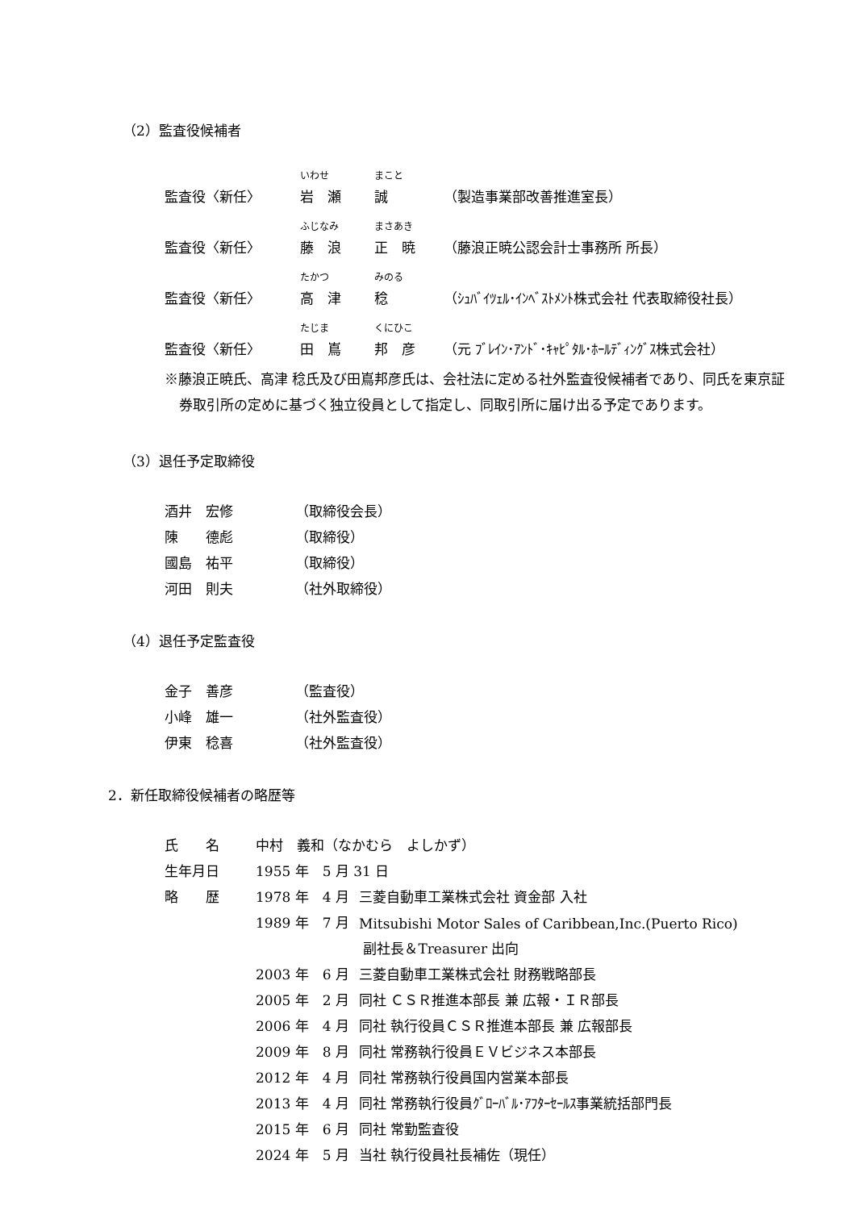（2）監査役候補者
| | いわせ | まこと | |
| 監査役〈新任〉 | 岩 瀬 | 誠 | （製造事業部改善推進室長） |
| | ふじなみ | まさあき | |
| 監査役〈新任〉 | 藤 浪 | 正 暁 | （藤浪正暁公認会計士事務所 所長） |
| | たかつ | みのる | |
| 監査役〈新任〉 | 高 津 | 稔 | （ｼｭﾊﾞｲﾂｪﾙ･ｲﾝﾍﾞｽﾄﾒﾝﾄ株式会社 代表取締役社長） |
| | たじま | くにひこ | |
| 監査役〈新任〉 | 田 嶌 | 邦 彦 | （元 ﾌﾞﾚｲﾝ･ｱﾝﾄﾞ･ｷｬﾋﾟﾀﾙ･ﾎｰﾙﾃﾞｨﾝｸﾞｽ株式会社） |
※藤浪正暁氏、高津 稔氏及び田嶌邦彦氏は、会社法に定める社外監査役候補者であり、同氏を東京証券取引所の定めに基づく独立役員として指定し、同取引所に届け出る予定であります。
（3）退任予定取締役
| 酒井 宏修 | （取締役会長） |
| 陳 德彪 | （取締役） |
| 國島 祐平 | （取締役） |
| 河田 則夫 | （社外取締役） |
（4）退任予定監査役
| 金子 善彦 | （監査役） |
| 小峰 雄一 | （社外監査役） |
| 伊東 稔喜 | （社外監査役） |
2．新任取締役候補者の略歴等
| 氏 名 | 中村 義和（なかむら よしかず） | |
| 生年月日 | 1955 年 5 月 31 日 | |
| 略 歴 | 1978 年 4 月 | 三菱自動車工業株式会社 資金部 入社 |
| | 1989 年 7 月 | Mitsubishi Motor Sales of Caribbean,Inc.(Puerto Rico) |
| | | 副社長＆Treasurer 出向 |
| | 2003 年 6 月 | 三菱自動車工業株式会社 財務戦略部長 |
| | 2005 年 2 月 | 同社 ＣＳＲ推進本部長 兼 広報・ＩＲ部長 |
| | 2006 年 4 月 | 同社 執行役員ＣＳＲ推進本部長 兼 広報部長 |
| | 2009 年 8 月 | 同社 常務執行役員ＥＶビジネス本部長 |
| | 2012 年 4 月 | 同社 常務執行役員国内営業本部長 |
| | 2013 年 4 月 | 同社 常務執行役員ｸﾞﾛｰﾊﾞﾙ･ｱﾌﾀｰｾｰﾙｽ事業統括部門長 |
| | 2015 年 6 月 | 同社 常勤監査役 |
| | 2024 年 5 月 | 当社 執行役員社長補佐（現任） |